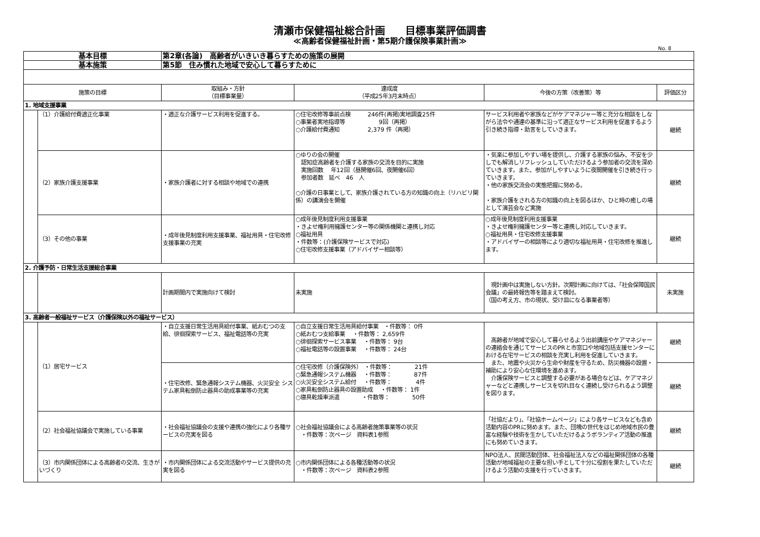清瀬市保健福祉総合計画　　目標事業評価調書
≪高齢者保健福祉計画・第5期介護保険事業計画≫
No. 8
| 基本目標 | | 第2章(各論) 高齢者がいきいき暮らすための施策の展開 | | | |
| 基本施策 | | 第5節 住み慣れた地域で安心して暮らすために | | | |
| 施策の目標 | | 取組み・方針 （目標事業量） | 達成度 （平成25年3月末時点） | 今後の方策（改善策）等 | 評価区分 |
| 1. 地域支援事業 | | | | | |
| | （1）介護給付費適正化事業 | ・適正な介護サービス利用を促進する。 | ○住宅改修等事前点検 246件(再掲)実地調査25件 ○事業者実地指導等 9回（再掲） ○介護給付費通知 2,379 件（再掲） | サービス利用者や家族などがケアマネジャー等と充分な相談をしながら法令や通達の基準に沿って適正なサービス利用を促進するよう引き続き指導・助言をしていきます。 | 継続 |
| | （2）家族介護支援事業 | ・家族介護者に対する相談や地域での連携 | ○ゆりの会の開催 認知症高齢者を介護する家族の交流を目的に実施 実施回数 年12回（昼開催6回、夜開催6回） 参加者数 延べ 46 人 ○介護の日事業として、家族介護されている方の知識の向上（リハビリ関係）の講演会を開催 | ・気楽に参加しやすい場を提供し、介護する家族の悩み、不安を少しでも解消しリフレッシュしていただけるよう参加者の交流を深めていきます。また、参加がしやすいように夜間開催を引き続き行っていきます。 ・他の家族交流会の実態把握に努める。 ・家族介護をされる方の知識の向上を図るほか、ひと時の癒しの場として演芸会など実施 | 継続 |
| | （3）その他の事業 | ・成年後見制度利用支援事業、福祉用具・住宅改修支援事業の充実 | ○成年後見制度利用支援事業 ・きよせ権利用擁護センター等の関係機関と連携し対応 ○福祉用具 ・件数等：(介護保険サービスで対応) ○住宅改修支援事業（アドバイザー相談等） | ○成年後見制度利用支援事業 ・きよせ権利擁護センター等と連携し対応していきます。 ○福祉用具・住宅改修支援事業 ・アドバイザーの相談等により適切な福祉用具・住宅改修を推進します。 | 継続 |
| 2. 介護予防・日常生活支援総合事業 | | | | | |
| | | 計画期間内で実施向けて検討 | 未実施 | 現計画中は実施しない方針。次期計画に向けては、「社会保障国民会議」の最終報告等を踏まえて検討。 （国の考え方、市の現状、受け皿になる事業者等） | 未実施 |
| 3. 高齢者一般福祉サービス（介護保険以外の福祉サービス） | | | | | |
| | （1）居宅サービス | ・自立支援日常生活用具給付事業、紙おむつの支給、徘徊探索サービス、福祉電話等の充実 | ○自立支援日常生活用具給付事業 ・件数等： 0件 ○紙おむつ支給事業 ・件数等： 2,659件 ○徘徊探索サービス事業 ・件数等： 9台 ○福祉電話等の設置事業 ・件数等： 24台 | 高齢者が地域で安心して暮らせるよう出前講座やケアマネジャーの連絡会を通じてサービスのPRと市窓口や地域包括支援センターにおける在宅サービスの相談を充実し利用を促進していきます。 また、地震や火災から生命や財産を守るため、防災機器の設置・補助により安心な住環境を進めます。 介護保険サービスと調整する必要がある場合などは、ケアマネジャーなどと連携しサービスを切れ目なく連続し受けられるよう調整を図ります。 | 継続 |
| | | ・住宅改修、緊急通報システム機器、火災安全 システム家具転倒防止器具の助成事業等の充実 | ○住宅改修（介護保険外） ・件数等： 21件 ○緊急通報システム機器 ・件数等： 87件 ○火災安全システム給付 ・件数等： 4件 ○家具転倒防止器具の設置助成 ・件数等： 1件 ○寝具乾燥車派遣 ・件数等： 50件 | | 継続 |
| | （2）社会福祉協議会で実施している事業 | ・社会福祉協議会の支援や連携の強化により各種サービスの充実を図る | ○社会福祉協議会による高齢者施策事業等の状況 ・件数等：次ページ 資料表1参照 | 「社協だより」、「社協ホームページ」により各サービスなども含め活動内容のPRに努めます。また、団塊の世代をはじめ地域市民の豊富な経験や技術を生かしていただけるようボランティア活動の推進にも努めていきます。 | 継続 |
| | （3）市内関係団体による高齢者の交流、生きがいづくり | ・市内関係団体による交流活動やサービス提供の充実を図る | ○市内関係団体による各種活動等の状況 ・件数等：次ページ 資料表2参照 | NPO法人、民間活動団体、社会福祉法人などの福祉関係団体の各種活動が地域福祉の主要な担い手として十分に役割を果たしていただけるよう活動の支援を行っていきます。 | 継続 |